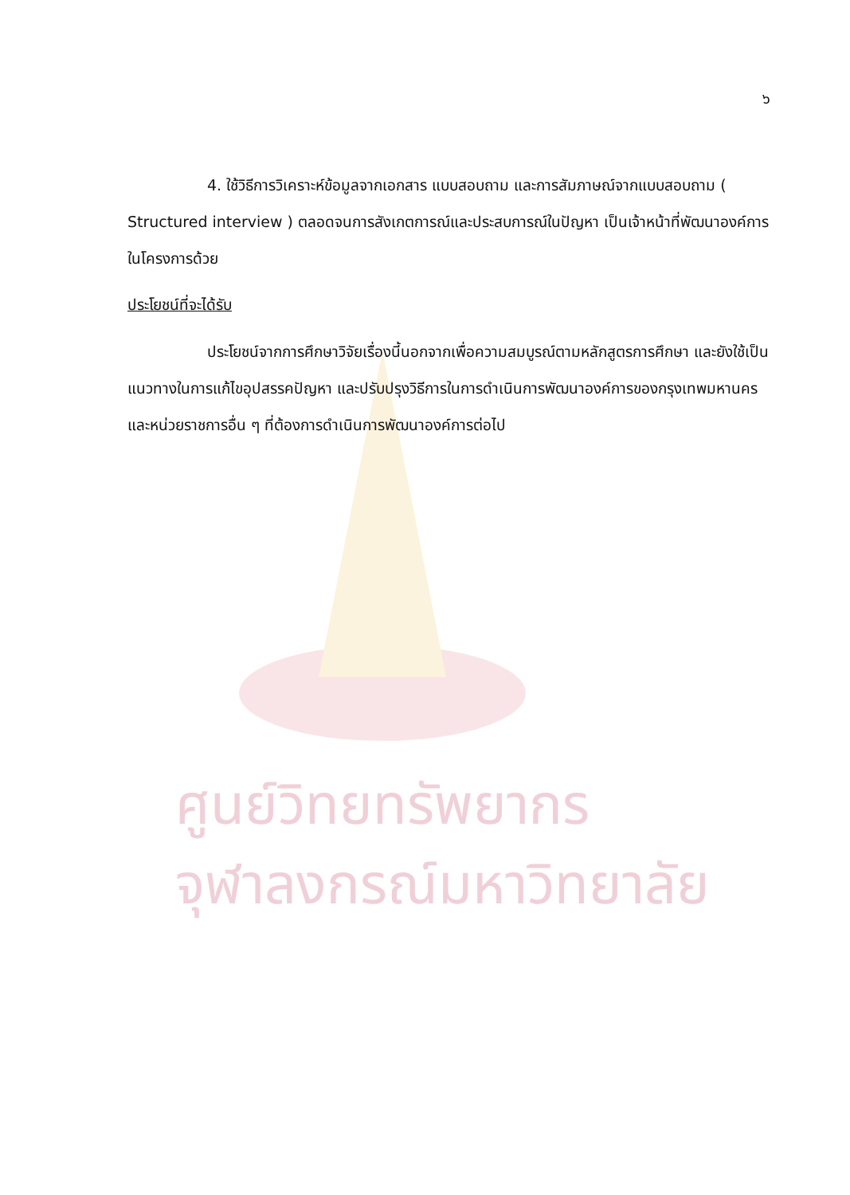ศูนย์วิทยทรัพยากร
จุฬาลงกรณ์มหาวิทยาลัย
๖
4. ใช้วิธีการวิเคราะห์ข้อมูลจากเอกสาร แบบสอบถาม และการสัมภาษณ์จากแบบสอบถาม ( Structured interview ) ตลอดจนการสังเกตการณ์และประสบการณ์ในปัญหา เป็นเจ้าหน้าที่พัฒนาองค์การในโครงการด้วย
ประโยชน์ที่จะได้รับ
ประโยชน์จากการศึกษาวิจัยเรื่องนี้นอกจากเพื่อความสมบูรณ์ตามหลักสูตรการศึกษา และยังใช้เป็นแนวทางในการแก้ไขอุปสรรคปัญหา และปรับปรุงวิธีการในการดำเนินการพัฒนาองค์การของกรุงเทพมหานคร และหน่วยราชการอื่น ๆ ที่ต้องการดำเนินการพัฒนาองค์การต่อไป